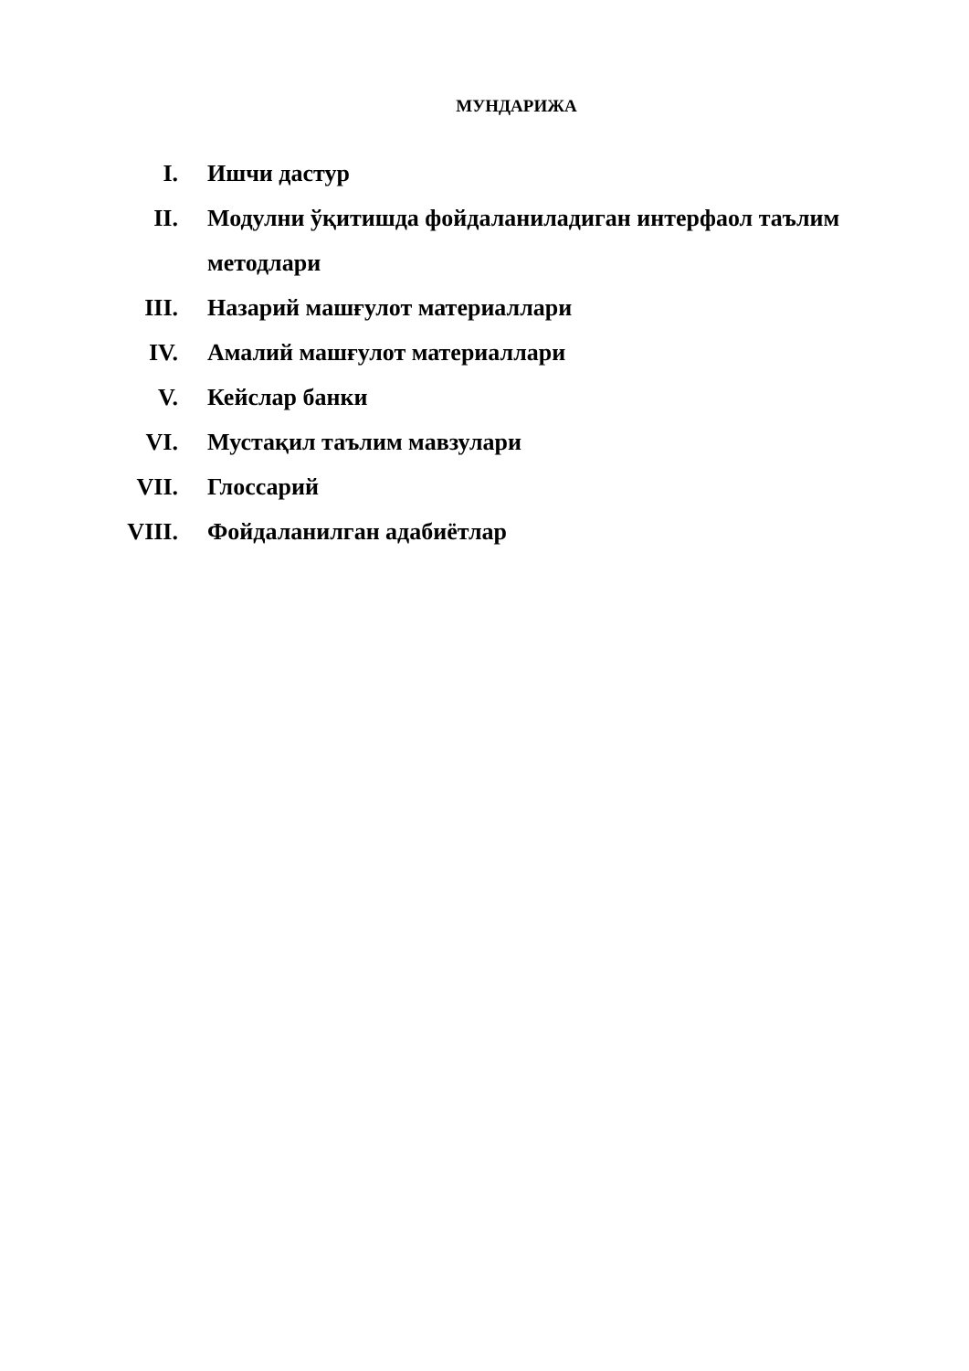МУНДАРИЖА
I. Ишчи дастур
II. Модулни ўқитишда фойдаланиладиган интерфаол таълим методлари
III. Назарий машғулот материаллари
IV. Амалий машғулот материаллари
V. Кейслар банки
VI. Мустақил таълим мавзулари
VII. Глоссарий
VIII. Фойдаланилган адабиётлар